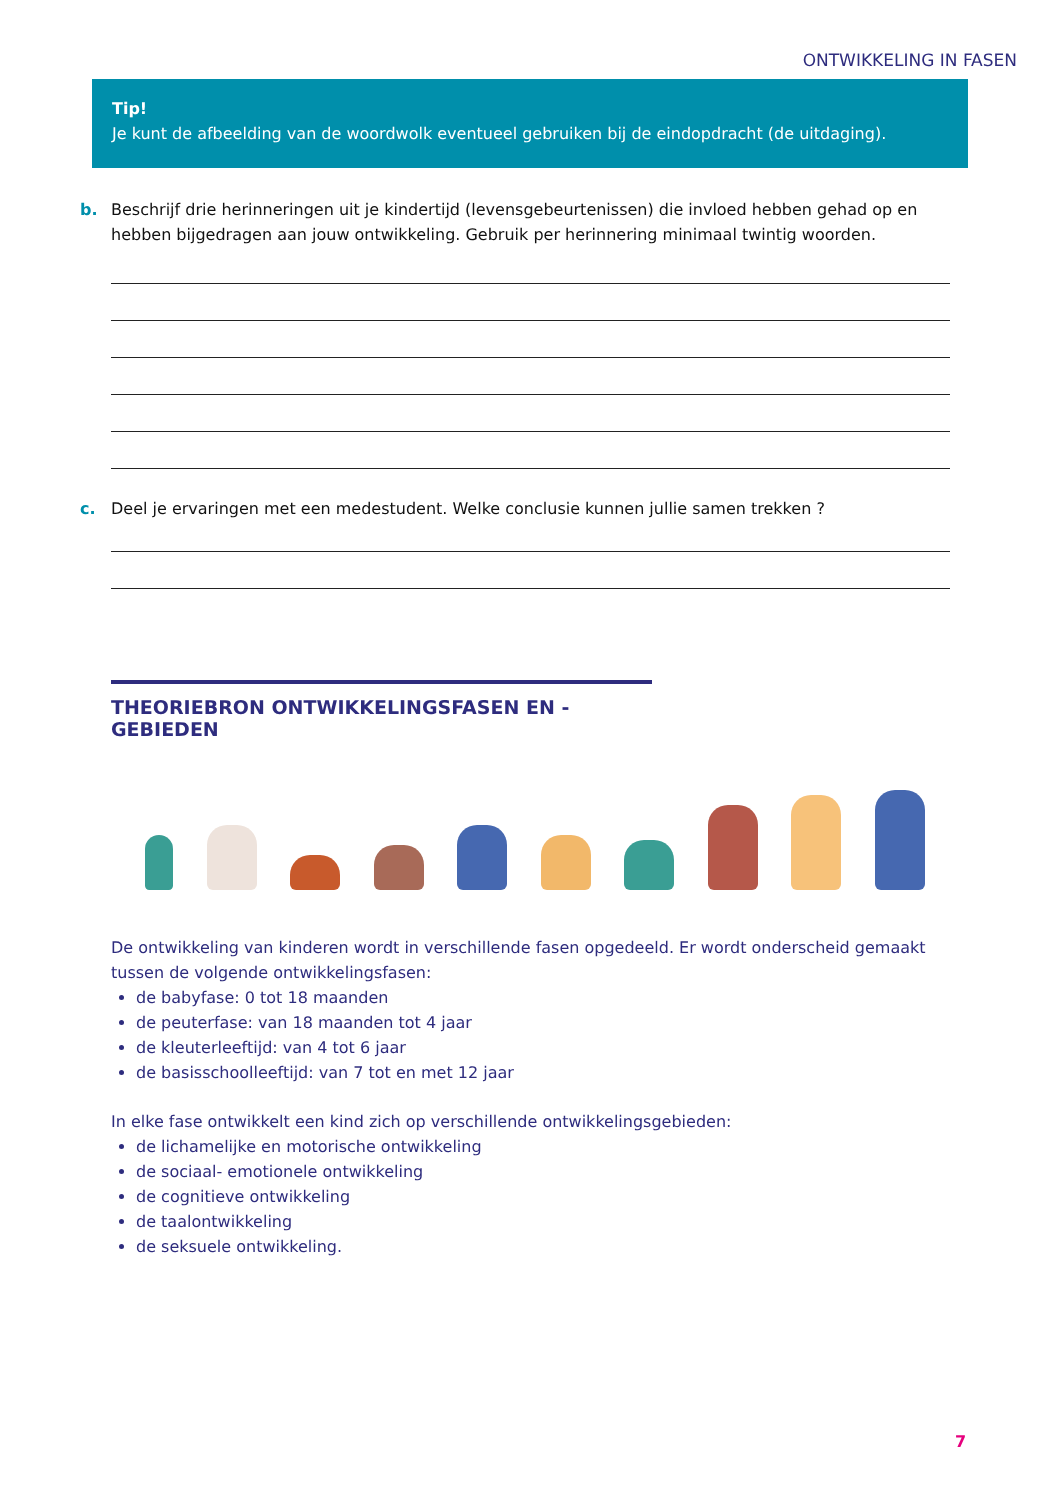ONTWIKKELING IN FASEN
Tip!
Je kunt de afbeelding van de woordwolk eventueel gebruiken bij de eindopdracht (de uitdaging).
b.
Beschrijf drie herinneringen uit je kindertijd (levensgebeurtenissen) die invloed hebben gehad op en hebben bijgedragen aan jouw ontwikkeling. Gebruik per herinnering minimaal twintig woorden.
c.
Deel je ervaringen met een medestudent. Welke conclusie kunnen jullie samen trekken ?
THEORIEBRON ONTWIKKELINGSFASEN EN -GEBIEDEN
De ontwikkeling van kinderen wordt in verschillende fasen opgedeeld. Er wordt onderscheid gemaakt tussen de volgende ontwikkelingsfasen:
de babyfase: 0 tot 18 maanden
de peuterfase: van 18 maanden tot 4 jaar
de kleuterleeftijd: van 4 tot 6 jaar
de basisschoolleeftijd: van 7 tot en met 12 jaar
In elke fase ontwikkelt een kind zich op verschillende ontwikkelingsgebieden:
de lichamelijke en motorische ontwikkeling
de sociaal- emotionele ontwikkeling
de cognitieve ontwikkeling
de taalontwikkeling
de seksuele ontwikkeling.
7